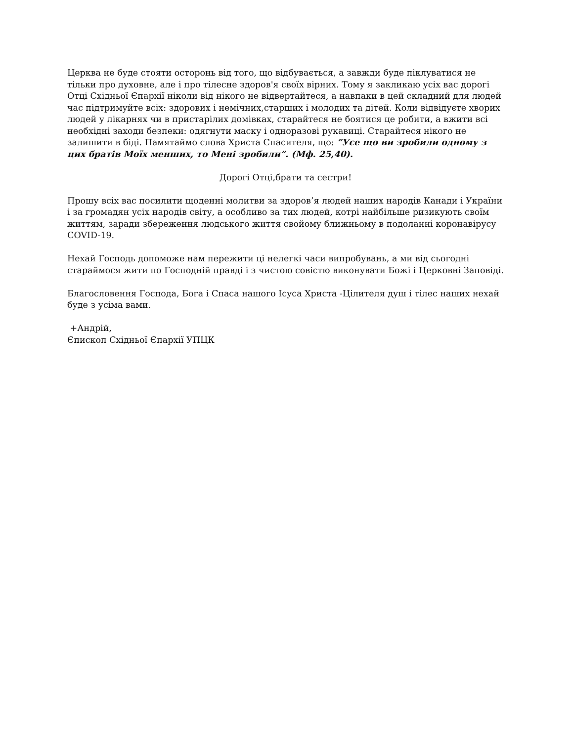Церква не буде стояти осторонь від того, що відбувається, а завжди буде піклуватися не тільки про духовне, але і про тілесне здоров'я своїх вірних. Тому я закликаю усіх вас дорогі Отці Східньої Єпархії ніколи від нікого не відвертайтеся, а навпаки в цей складний для людей час підтримуйте всіх: здорових і немічних,старших і молодих та дітей. Коли відвідуєте хворих людей у лікарнях чи в пристарілих домівках, старайтеся не боятися це робити, а вжити всі необхідні заходи безпеки: одягнути маску і одноразові рукавиці. Старайтеся нікого не залишити в біді. Памятаймо слова Христа Спасителя, що: “Усе що ви зробили одному з цих братів Моїх менших, то Мені зробили”. (Мф. 25,40).
Дорогі Отці,брати та сестри!
Прошу всіх вас посилити щоденні молитви за здоров’я людей наших народів Канади і України і за громадян усіх народів світу, а особливо за тих людей, котрі найбільше ризикують своїм життям, заради збереження людського життя свойому ближньому в подоланні коронавірусу COVID-19.
Нехай Господь допоможе нам пережити ці нелегкі часи випробувань, а ми від сьогодні старaймося жити по Господній правді і з чистою совістю виконувати Божі і Церковні Заповіді.
Благословення Господа, Бога і Спаса нашого Ісуса Христа -Цілителя душ і тілес наших нехай буде з усіма вами.
+Андрій,
Єпископ Східньої Єпархії УПЦК